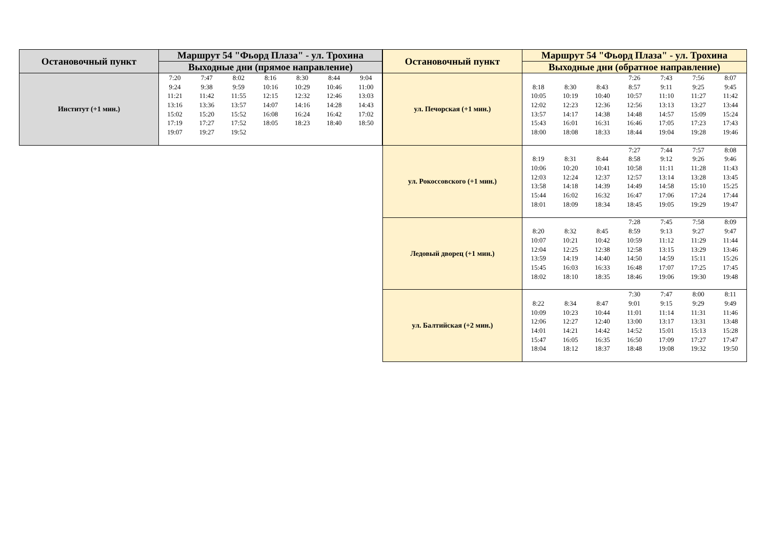| Остановочный пункт | Маршрут 54 "Фьорд Плаза" - ул. Трохина |
| --- | --- |
| | Выходные дни (прямое направление) |
| Институт (+1 мин.) | / 7:20 / 7:47 / 8:02 / 8:16 / 8:30 / 8:44 / 9:04 / / 9:24 / 9:38 / 9:59 / 10:16 / 10:29 / 10:46 / 11:00 / / 11:21 / 11:42 / 11:55 / 12:15 / 12:32 / 12:46 / 13:03 / / 13:16 / 13:36 / 13:57 / 14:07 / 14:16 / 14:28 / 14:43 / / 15:02 / 15:20 / 15:52 / 16:08 / 16:24 / 16:42 / 17:02 / / 17:19 / 17:27 / 17:52 / 18:05 / 18:23 / 18:40 / 18:50 / / 19:07 / 19:27 / 19:52 / / / / / |
| Остановочный пункт | Маршрут 54 "Фьорд Плаза" - ул. Трохина |
| --- | --- |
| | Выходные дни (обратное направление) |
| ул. Печорская (+1 мин.) | / / / / 7:26 / 7:43 / 7:56 / 8:07 / / 8:18 / 8:30 / 8:43 / 8:57 / 9:11 / 9:25 / 9:45 / / 10:05 / 10:19 / 10:40 / 10:57 / 11:10 / 11:27 / 11:42 / / 12:02 / 12:23 / 12:36 / 12:56 / 13:13 / 13:27 / 13:44 / / 13:57 / 14:17 / 14:38 / 14:48 / 14:57 / 15:09 / 15:24 / / 15:43 / 16:01 / 16:31 / 16:46 / 17:05 / 17:23 / 17:43 / / 18:00 / 18:08 / 18:33 / 18:44 / 19:04 / 19:28 / 19:46 / |
| ул. Рокоссовского (+1 мин.) | / / / / 7:27 / 7:44 / 7:57 / 8:08 / / 8:19 / 8:31 / 8:44 / 8:58 / 9:12 / 9:26 / 9:46 / / 10:06 / 10:20 / 10:41 / 10:58 / 11:11 / 11:28 / 11:43 / / 12:03 / 12:24 / 12:37 / 12:57 / 13:14 / 13:28 / 13:45 / / 13:58 / 14:18 / 14:39 / 14:49 / 14:58 / 15:10 / 15:25 / / 15:44 / 16:02 / 16:32 / 16:47 / 17:06 / 17:24 / 17:44 / / 18:01 / 18:09 / 18:34 / 18:45 / 19:05 / 19:29 / 19:47 / |
| Ледовый дворец (+1 мин.) | / / / / 7:28 / 7:45 / 7:58 / 8:09 / / 8:20 / 8:32 / 8:45 / 8:59 / 9:13 / 9:27 / 9:47 / / 10:07 / 10:21 / 10:42 / 10:59 / 11:12 / 11:29 / 11:44 / / 12:04 / 12:25 / 12:38 / 12:58 / 13:15 / 13:29 / 13:46 / / 13:59 / 14:19 / 14:40 / 14:50 / 14:59 / 15:11 / 15:26 / / 15:45 / 16:03 / 16:33 / 16:48 / 17:07 / 17:25 / 17:45 / / 18:02 / 18:10 / 18:35 / 18:46 / 19:06 / 19:30 / 19:48 / |
| ул. Балтийская (+2 мин.) | / / / / 7:30 / 7:47 / 8:00 / 8:11 / / 8:22 / 8:34 / 8:47 / 9:01 / 9:15 / 9:29 / 9:49 / / 10:09 / 10:23 / 10:44 / 11:01 / 11:14 / 11:31 / 11:46 / / 12:06 / 12:27 / 12:40 / 13:00 / 13:17 / 13:31 / 13:48 / / 14:01 / 14:21 / 14:42 / 14:52 / 15:01 / 15:13 / 15:28 / / 15:47 / 16:05 / 16:35 / 16:50 / 17:09 / 17:27 / 17:47 / / 18:04 / 18:12 / 18:37 / 18:48 / 19:08 / 19:32 / 19:50 / |